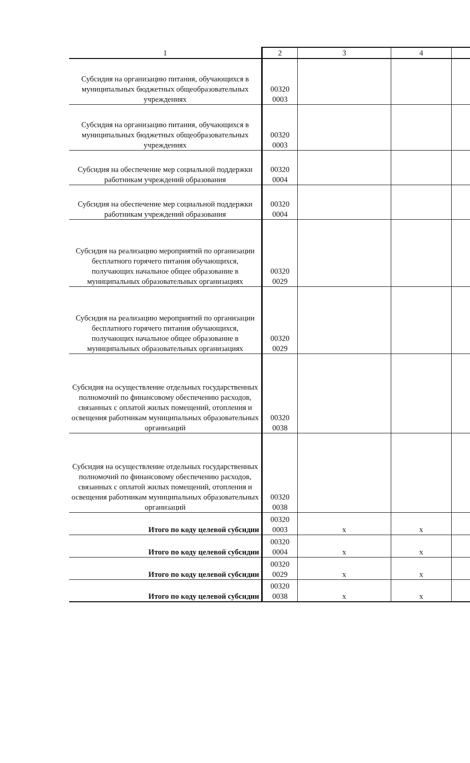| 1 | 2 | 3 | 4 | |
| --- | --- | --- | --- | --- |
| Субсидия на организацию питания, обучающихся в муниципальных бюджетных общеобразовательных учреждениях | 00320 0003 | | | |
| Субсидия на организацию питания, обучающихся в муниципальных бюджетных общеобразовательных учреждениях | 00320 0003 | | | |
| Субсидия на обеспечение мер социальной поддержки работникам учреждений образования | 00320 0004 | | | |
| Субсидия на обеспечение мер социальной поддержки работникам учреждений образования | 00320 0004 | | | |
| Субсидия на реализацию мероприятий по организации бесплатного горячего питания обучающихся, получающих начальное общее образование в муниципальных образовательных организациях | 00320 0029 | | | |
| Субсидия на реализацию мероприятий по организации бесплатного горячего питания обучающихся, получающих начальное общее образование в муниципальных образовательных организациях | 00320 0029 | | | |
| Субсидия на осуществление отдельных государственных полномочий по финансовому обеспечению расходов, связанных с оплатой жилых помещений, отопления и освещения работникам муниципальных образовательных организаций | 00320 0038 | | | |
| Субсидия на осуществление отдельных государственных полномочий по финансовому обеспечению расходов, связанных с оплатой жилых помещений, отопления и освещения работникам муниципальных образовательных организаций | 00320 0038 | | | |
| Итого по коду целевой субсидии | 00320 0003 | x | x | |
| Итого по коду целевой субсидии | 00320 0004 | x | x | |
| Итого по коду целевой субсидии | 00320 0029 | x | x | |
| Итого по коду целевой субсидии | 00320 0038 | x | x | |